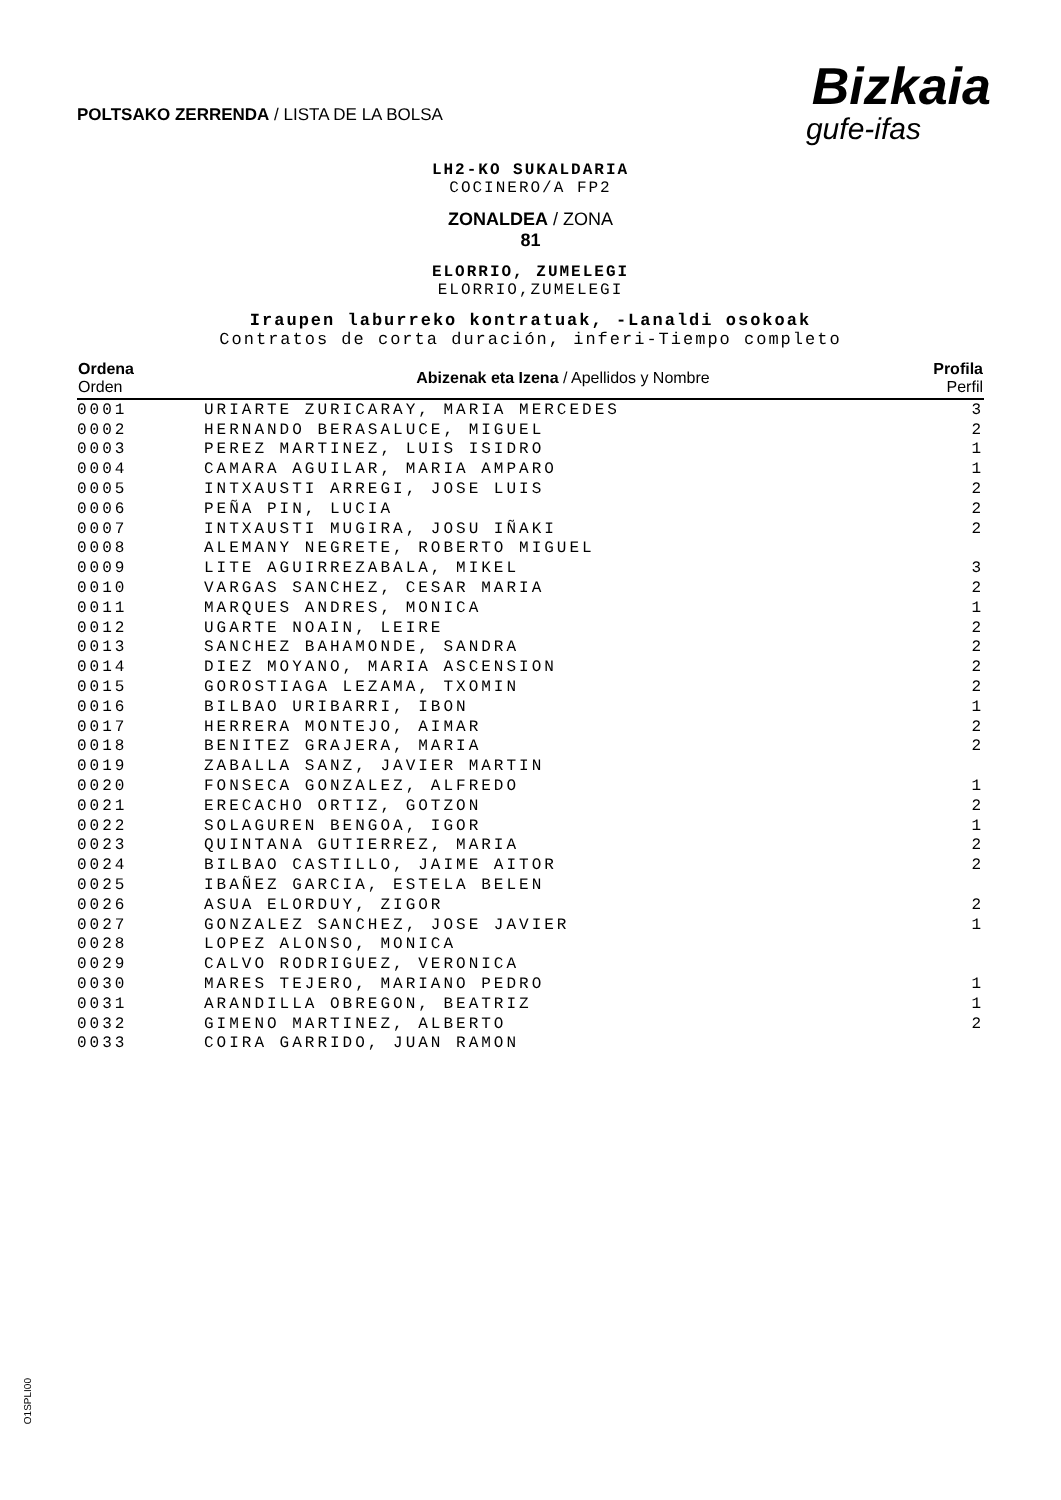POLTSAKO ZERRENDA / LISTA DE LA BOLSA
Bizkaia
gufe-ifas
LH2-KO SUKALDARIA
COCINERO/A FP2
ZONALDEA / ZONA
81
ELORRIO, ZUMELEGI
ELORRIO,ZUMELEGI
Iraupen laburreko kontratuak, -Lanaldi osokoak
Contratos de corta duración, inferi-Tiempo completo
| Ordena Orden | Abizenak eta Izena / Apellidos y Nombre | Profila Perfil |
| --- | --- | --- |
| 0001 | URIARTE ZURICARAY, MARIA MERCEDES | 3 |
| 0002 | HERNANDO BERASALUCE, MIGUEL | 2 |
| 0003 | PEREZ MARTINEZ, LUIS ISIDRO | 1 |
| 0004 | CAMARA AGUILAR, MARIA AMPARO | 1 |
| 0005 | INTXAUSTI ARREGI, JOSE LUIS | 2 |
| 0006 | PEÑA PIN, LUCIA | 2 |
| 0007 | INTXAUSTI MUGIRA, JOSU IÑAKI | 2 |
| 0008 | ALEMANY NEGRETE, ROBERTO MIGUEL | |
| 0009 | LITE AGUIRREZABALA, MIKEL | 3 |
| 0010 | VARGAS SANCHEZ, CESAR MARIA | 2 |
| 0011 | MARQUES ANDRES, MONICA | 1 |
| 0012 | UGARTE NOAIN, LEIRE | 2 |
| 0013 | SANCHEZ BAHAMONDE, SANDRA | 2 |
| 0014 | DIEZ MOYANO, MARIA ASCENSION | 2 |
| 0015 | GOROSTIAGA LEZAMA, TXOMIN | 2 |
| 0016 | BILBAO URIBARRI, IBON | 1 |
| 0017 | HERRERA MONTEJO, AIMAR | 2 |
| 0018 | BENITEZ GRAJERA, MARIA | 2 |
| 0019 | ZABALLA SANZ, JAVIER MARTIN | |
| 0020 | FONSECA GONZALEZ, ALFREDO | 1 |
| 0021 | ERECACHO ORTIZ, GOTZON | 2 |
| 0022 | SOLAGUREN BENGOA, IGOR | 1 |
| 0023 | QUINTANA GUTIERREZ, MARIA | 2 |
| 0024 | BILBAO CASTILLO, JAIME AITOR | 2 |
| 0025 | IBAÑEZ GARCIA, ESTELA BELEN | |
| 0026 | ASUA ELORDUY, ZIGOR | 2 |
| 0027 | GONZALEZ SANCHEZ, JOSE JAVIER | 1 |
| 0028 | LOPEZ ALONSO, MONICA | |
| 0029 | CALVO RODRIGUEZ, VERONICA | |
| 0030 | MARES TEJERO, MARIANO PEDRO | 1 |
| 0031 | ARANDILLA OBREGON, BEATRIZ | 1 |
| 0032 | GIMENO MARTINEZ, ALBERTO | 2 |
| 0033 | COIRA GARRIDO, JUAN RAMON | |
O1SPLI00